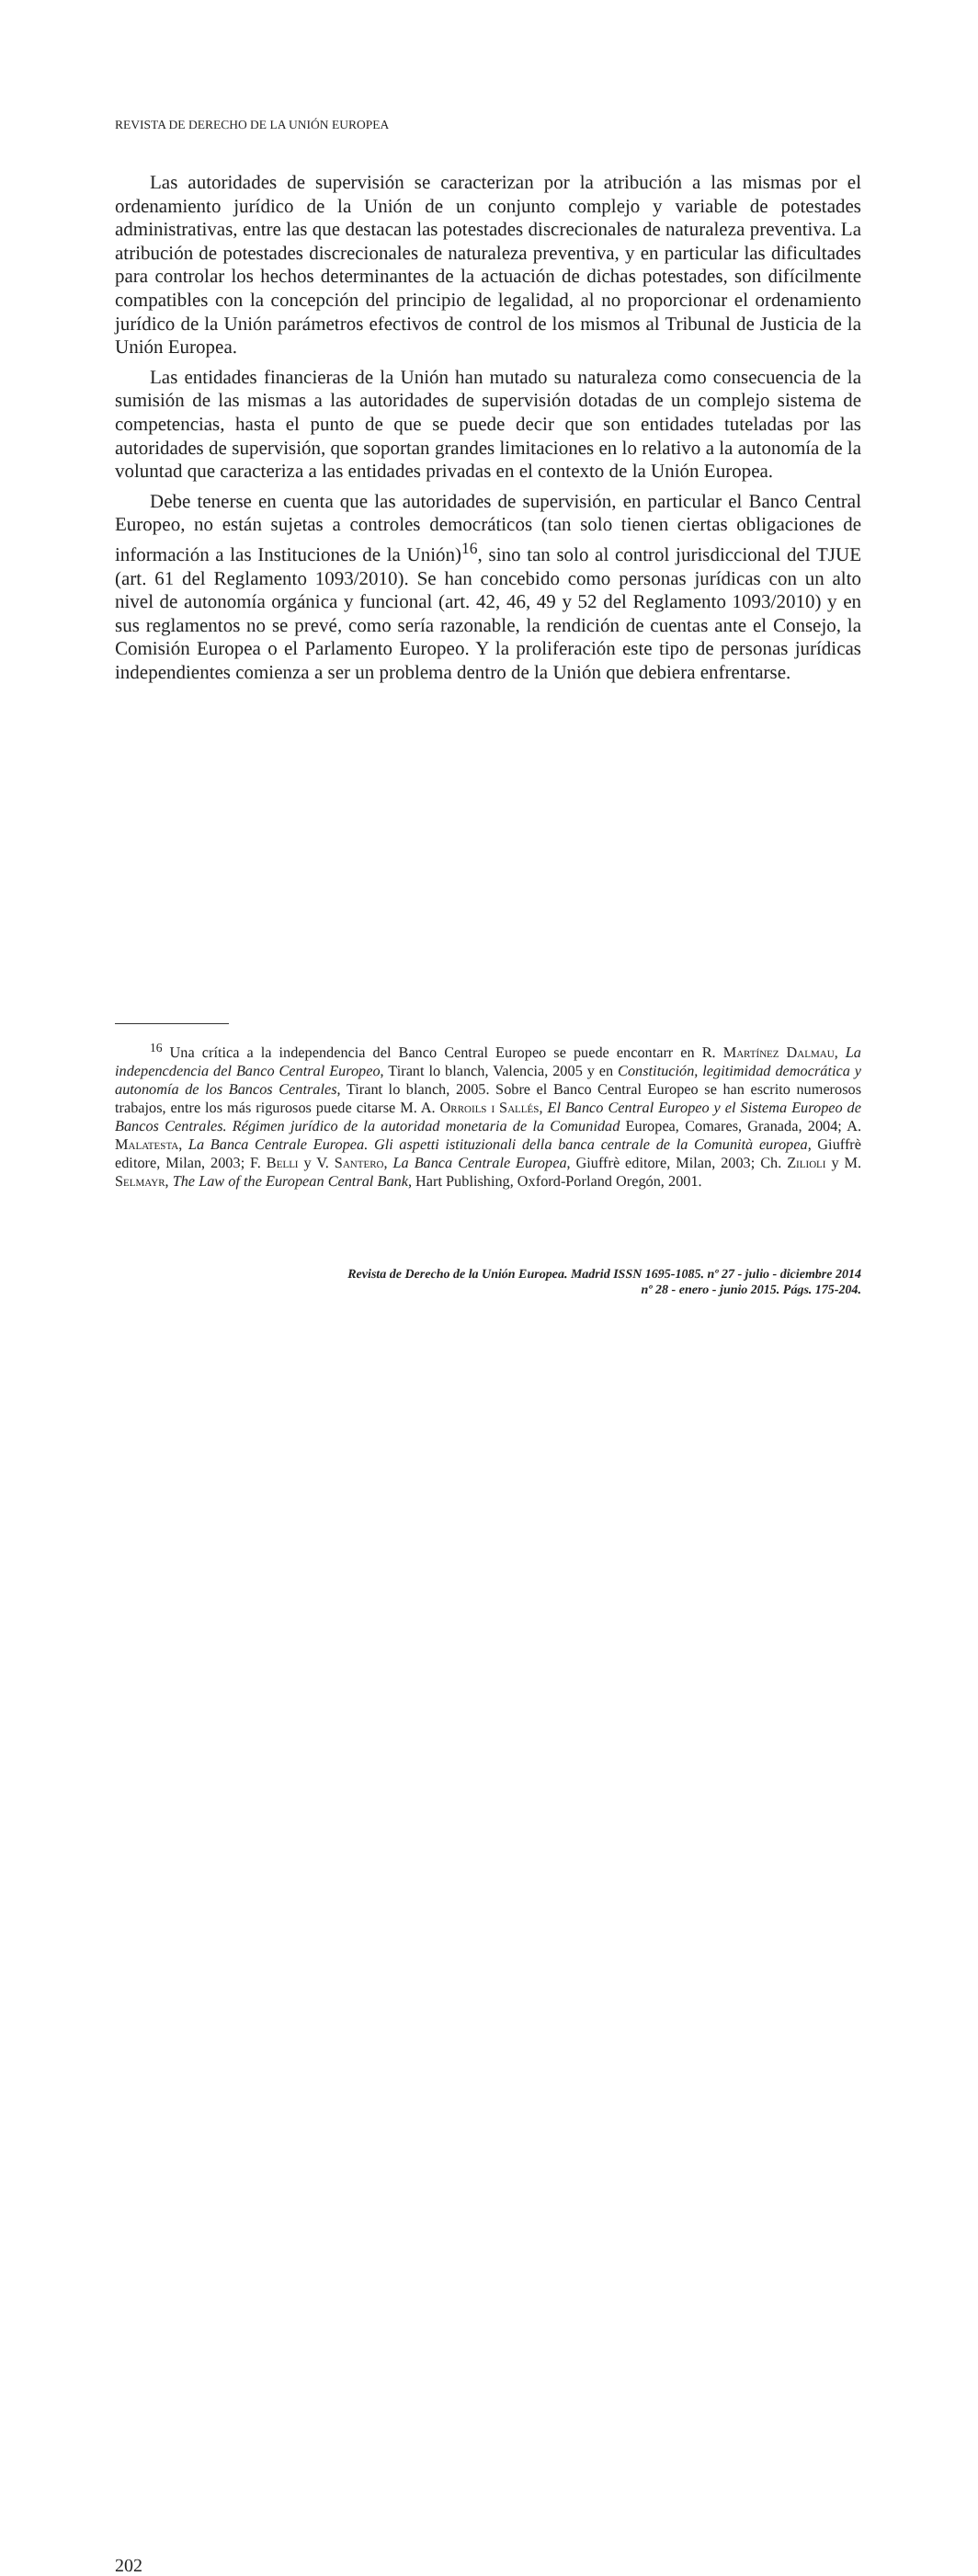REVISTA DE DERECHO DE LA UNIÓN EUROPEA
Las autoridades de supervisión se caracterizan por la atribución a las mismas por el ordenamiento jurídico de la Unión de un conjunto complejo y variable de potestades administrativas, entre las que destacan las potestades discrecionales de naturaleza preventiva. La atribución de potestades discrecionales de naturaleza preventiva, y en particular las dificultades para controlar los hechos determinantes de la actuación de dichas potestades, son difícilmente compatibles con la concepción del principio de legalidad, al no proporcionar el ordenamiento jurídico de la Unión parámetros efectivos de control de los mismos al Tribunal de Justicia de la Unión Europea.
Las entidades financieras de la Unión han mutado su naturaleza como consecuencia de la sumisión de las mismas a las autoridades de supervisión dotadas de un complejo sistema de competencias, hasta el punto de que se puede decir que son entidades tuteladas por las autoridades de supervisión, que soportan grandes limitaciones en lo relativo a la autonomía de la voluntad que caracteriza a las entidades privadas en el contexto de la Unión Europea.
Debe tenerse en cuenta que las autoridades de supervisión, en particular el Banco Central Europeo, no están sujetas a controles democráticos (tan solo tienen ciertas obligaciones de información a las Instituciones de la Unión)<sup>16</sup>, sino tan solo al control jurisdiccional del TJUE (art. 61 del Reglamento 1093/2010). Se han concebido como personas jurídicas con un alto nivel de autonomía orgánica y funcional (art. 42, 46, 49 y 52 del Reglamento 1093/2010) y en sus reglamentos no se prevé, como sería razonable, la rendición de cuentas ante el Consejo, la Comisión Europea o el Parlamento Europeo. Y la proliferación este tipo de personas jurídicas independientes comienza a ser un problema dentro de la Unión que debiera enfrentarse.
<sup>16</sup> Una crítica a la independencia del Banco Central Europeo se puede encontarr en R. Martínez Dalmau, La indepencdencia del Banco Central Europeo, Tirant lo blanch, Valencia, 2005 y en Constitución, legitimidad democrática y autonomía de los Bancos Centrales, Tirant lo blanch, 2005. Sobre el Banco Central Europeo se han escrito numerosos trabajos, entre los más rigurosos puede citarse M. A. Orroils i Sallés, El Banco Central Europeo y el Sistema Europeo de Bancos Centrales. Régimen jurídico de la autoridad monetaria de la Comunidad Europea, Comares, Granada, 2004; A. Malatesta, La Banca Centrale Europea. Gli aspetti istituzionali della banca centrale de la Comunità europea, Giuffrè editore, Milan, 2003; F. Belli y V. Santero, La Banca Centrale Europea, Giuffrè editore, Milan, 2003; Ch. Zilioli y M. Selmayr, The Law of the European Central Bank, Hart Publishing, Oxford-Porland Oregón, 2001.
Revista de Derecho de la Unión Europea. Madrid ISSN 1695-1085. nº 27 - julio - diciembre 2014
nº 28 - enero - junio 2015. Págs. 175-204.
202